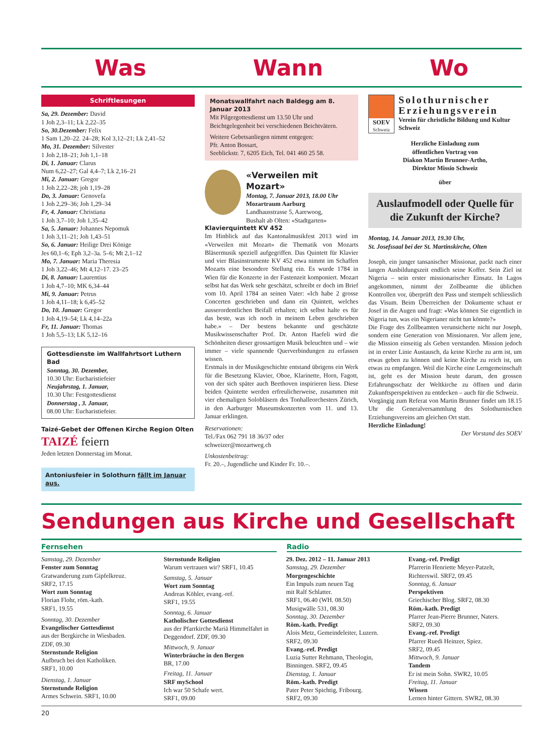Was Wann Wo
Schriftlesungen
Sa, 29. Dezember: David
1 Joh 2,3–11; Lk 2,22–35
So, 30.Dezember: Felix
1 Sam 1,20–22. 24–28; Kol 3,12–21; Lk 2,41–52
Mo, 31. Dezember: Silvester
1 Joh 2,18–21; Joh 1,1–18
Di, 1. Januar: Clarus
Num 6,22–27; Gal 4,4–7; Lk 2,16–21
Mi, 2. Januar: Gregor
1 Joh 2,22–28; joh 1,19–28
Do, 3. Januar: Genovefa
1 Joh 2,29–36; Joh 1,29–34
Fr, 4. Januar: Christiana
1 Joh 3,7–10; Joh 1,35–42
Sa, 5. Januar: Johannes Nepomuk
1 Joh 3,11–21; Joh 1,43–51
So, 6. Januar: Heilige Drei Könige
Jes 60,1–6; Eph 3,2–3a. 5–6; Mt 2,1–12
Mo, 7. Januar: Maria Theresia
1 Joh 3,22–46; Mt 4,12–17. 23–25
Di, 8. Januar: Laurentius
1 Joh 4,7–10; MK 6,34–44
Mi, 9. Januar: Petrus
1 Joh 4,11–18; k 6,45–52
Do, 10. Januar: Gregor
1 Joh 4,19–54; Lk 4,14–22a
Fr, 11. Januar: Thomas
1 Joh 5,5–13; LK 5,12–16
Gottesdienste im Wallfahrtsort Luthern Bad
Sonntag, 30. Dezember,
10.30 Uhr: Eucharistiefeier
Neujahrstag, 1. Januar,
10.30 Uhr: Festgottesdienst
Donnerstag , 3. Januar,
08.00 Uhr: Eucharistiefeier.
Taizé-Gebet der Offenen Kirche Region Olten
TAIZÉ feiern
Jeden letzten Donnerstag im Monat.
Antoniusfeier in Solothurn fällt im Januar aus.
Monatswallfahrt nach Baldegg am 8. Januar 2013
Mit Pilgergottesdienst um 13.50 Uhr und Beichtgelegenheit bei verschiedenen Beichtvätern.
Weitere Gebetsanliegen nimmt entgegen:
Pfr. Anton Bossart,
Seeblickstr. 7, 6205 Eich, Tel. 041 460 25 58.
«Verweilen mit Mozart»
Montag, 7. Januar 2013, 18.00 Uhr
Mozartraum Aarburg
Landhausstrasse 5, Aarewoog,
Bushalt ab Olten: «Stadtgarten»
Klavierquintett KV 452
Im Hinblick auf das Kantonalmusikfest 2013 wird im «Verweilen mit Mozart» die Thematik von Mozarts Bläsermusik speziell aufgegriffen. Das Quintett für Klavier und vier Blasinstrumente KV 452 etwa nimmt im Schaffen Mozarts eine besondere Stellung ein. Es wurde 1784 in Wien für die Konzerte in der Fastenzeit komponiert. Mozart selbst hat das Werk sehr geschätzt, schreibt er doch im Brief vom 10. April 1784 an seinen Vater: «Ich habe 2 grosse Concerten geschrieben und dann ein Quintett, welches ausserordentlichen Beifall erhalten; ich selbst halte es für das beste, was ich noch in meinem Leben geschrieben habe.» – Der bestens bekannte und geschätzte Musikwissenschafter Prof. Dr. Anton Haefeli wird die Schönheiten dieser grossartigen Musik beleuchten und – wie immer – viele spannende Querverbindungen zu erfassen wissen.
Erstmals in der Musikgeschichte entstand übrigens ein Werk für die Besetzung Klavier, Oboe, Klarinette, Horn, Fagott, von der sich später auch Beethoven inspirieren liess. Diese beiden Quintette werden erfreulicherweise, zusammen mit vier ehemaligen Solobläsern des Tonhalleorchesters Zürich, in den Aarburger Museumskonzerten vom 11. und 13. Januar erklingen.
Reservationen:
Tel./Fax 062 791 18 36/37 oder
schweizer@mozartweg.ch
Unkostenbeitrag:
Fr. 20.–, Jugendliche und Kinder Fr. 10.–.
SOEV
Schweiz
Solothurnischer Erziehungsverein
Verein für christliche Bildung und Kultur Schweiz
Herzliche Einladung zum
öffentlichen Vortrag von
Diakon Martin Brunner-Artho,
Direktor Missio Schweiz
über
Auslaufmodell oder Quelle für die Zukunft der Kirche?
Montag, 14. Januar 2013, 19.30 Uhr,
St. Josefssaal bei der St. Martinskirche, Olten
Joseph, ein junger tansanischer Missionar, packt nach einer langen Ausbildungszeit endlich seine Koffer. Sein Ziel ist Nigeria – sein erster missionarischer Einsatz. In Lagos angekommen, nimmt der Zollbeamte die üblichen Kontrollen vor, überprüft den Pass und stempelt schliesslich das Visum. Beim Überreichen der Dokumente schaut er Josef in die Augen und fragt: «Was können Sie eigentlich in Nigeria tun, was ein Nigerianer nicht tun könnte?»
Die Frage des Zollbeamten verunsicherte nicht nur Joseph, sondern eine Generation von Missionaren. Vor allem jene, die Mission einseitig als Geben verstanden. Mission jedoch ist in erster Linie Austausch, da keine Kirche zu arm ist, um etwas geben zu können und keine Kirche zu reich ist, um etwas zu empfangen. Weil die Kirche eine Lerngemeinschaft ist, geht es der Mission heute darum, den grossen Erfahrungsschatz der Weltkirche zu öffnen und darin Zukunftsperspektiven zu entdecken – auch für die Schweiz.
Vorgängig zum Referat von Martin Brunner findet um 18.15 Uhr die Generalversammlung des Solothurnischen Erziehungsvereins am gleichen Ort statt.
Herzliche Einladung!
Der Vorstand des SOEV
Sendungen aus Kirche und Gesellschaft
Fernsehen Radio
Samstag, 29. Dezember
Fenster zum Sonntag
Gratwanderung zum Gipfelkreuz.
SRF2, 17.15
Wort zum Sonntag
Florian Flohr, röm.-kath.
SRF1, 19.55
Sonntag, 30. Dezember
Evangelischer Gottesdienst
aus der Bergkirche in Wiesbaden.
ZDF, 09.30
Sternstunde Religion
Aufbruch bei den Katholiken.
SRF1, 10.00
Dienstag, 1. Januar
Sternstunde Religion
Armes Schwein. SRF1, 10.00
Sternstunde Religion
Warum vertrauen wir? SRF1, 10.45
Samstag, 5. Januar
Wort zum Sonntag
Andreas Köhler, evang.-ref.
SRF1, 19.55
Sonntag, 6. Januar
Katholischer Gottesdienst
aus der Pfarrkirche Mariä Himmelfahrt in Deggendorf. ZDF, 09.30
Mittwoch, 9. Januar
Winterbräuche in den Bergen
BR, 17.00
Freitag, 11. Januar
SRF mySchool
Ich war 50 Schafe wert.
SRF1, 09.00
29. Dez. 2012 – 11. Januar 2013
Samstag, 29. Dezember
Morgengeschichte
Ein Impuls zum neuen Tag
mit Ralf Schlatter.
SRF1, 06.40 (WH. 08.50)
Musigwälle 531, 08.30
Sonntag, 30. Dezember
Röm.-kath. Predigt
Alois Metz, Gemeindeleiter, Luzern.
SRF2, 09.30
Evang.-ref. Predigt
Luzia Sutter Rehmann, Theologin, Binningen. SRF2, 09.45
Dienstag, 1. Januar
Röm.-kath. Predigt
Pater Peter Spichtig, Fribourg.
SRF2, 09.30
Evang.-ref. Predigt
Pfarrerin Henriette Meyer-Patzelt, Richterswil. SRF2, 09.45
Sonntag, 6. Januar
Perspektiven
Griechischer Blog. SRF2, 08.30
Röm.-kath. Predigt
Pfarrer Jean-Pierre Brunner, Naters.
SRF2, 09.30
Evang.-ref. Predigt
Pfarrer Ruedi Heinzer, Spiez.
SRF2, 09.45
Mittwoch, 9. Januar
Tandem
Er ist mein Sohn. SWR2, 10.05
Freitag, 11. Januar
Wissen
Lernen hinter Gittern. SWR2, 08.30
20